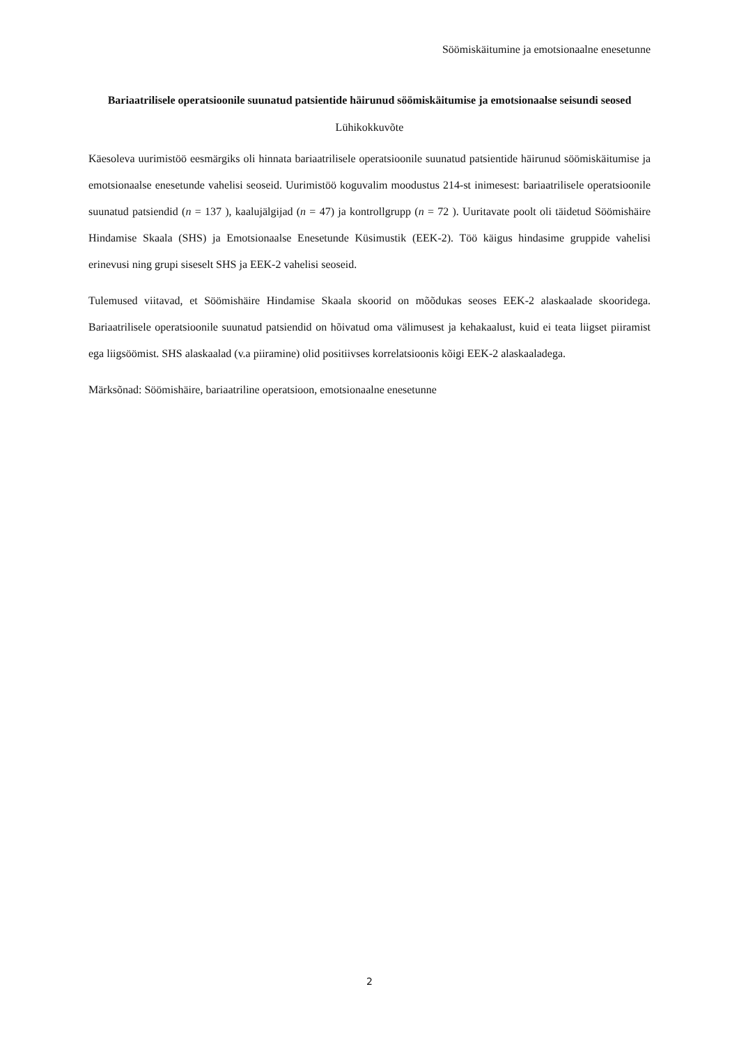Söömiskäitumine ja emotsionaalne enesetunne
Bariaatrilisele operatsioonile suunatud patsientide häirunud söömiskäitumise ja emotsionaalse seisundi seosed
Lühikokkuvõte
Käesoleva uurimistöö eesmärgiks oli hinnata bariaatrilisele operatsioonile suunatud patsientide häirunud söömiskäitumise ja emotsionaalse enesetunde vahelisi seoseid. Uurimistöö koguvalim moodustus 214-st inimesest: bariaatrilisele operatsioonile suunatud patsiendid (n = 137 ), kaalujälgijad (n = 47) ja kontrollgrupp (n = 72 ). Uuritavate poolt oli täidetud Söömishäire Hindamise Skaala (SHS) ja Emotsionaalse Enesetunde Küsimustik (EEK-2). Töö käigus hindasime gruppide vahelisi erinevusi ning grupi siseselt SHS ja EEK-2 vahelisi seoseid.
Tulemused viitavad, et Söömishäire Hindamise Skaala skoorid on mõõdukas seoses EEK-2 alaskaalade skooridega. Bariaatrilisele operatsioonile suunatud patsiendid on hõivatud oma välimusest ja kehakaalust, kuid ei teata liigset piiramist ega liigsöömist. SHS alaskaalad (v.a piiramine) olid positiivses korrelatsioonis kõigi EEK-2 alaskaaladega.
Märksõnad: Söömishäire, bariaatriline operatsioon, emotsionaalne enesetunne
2